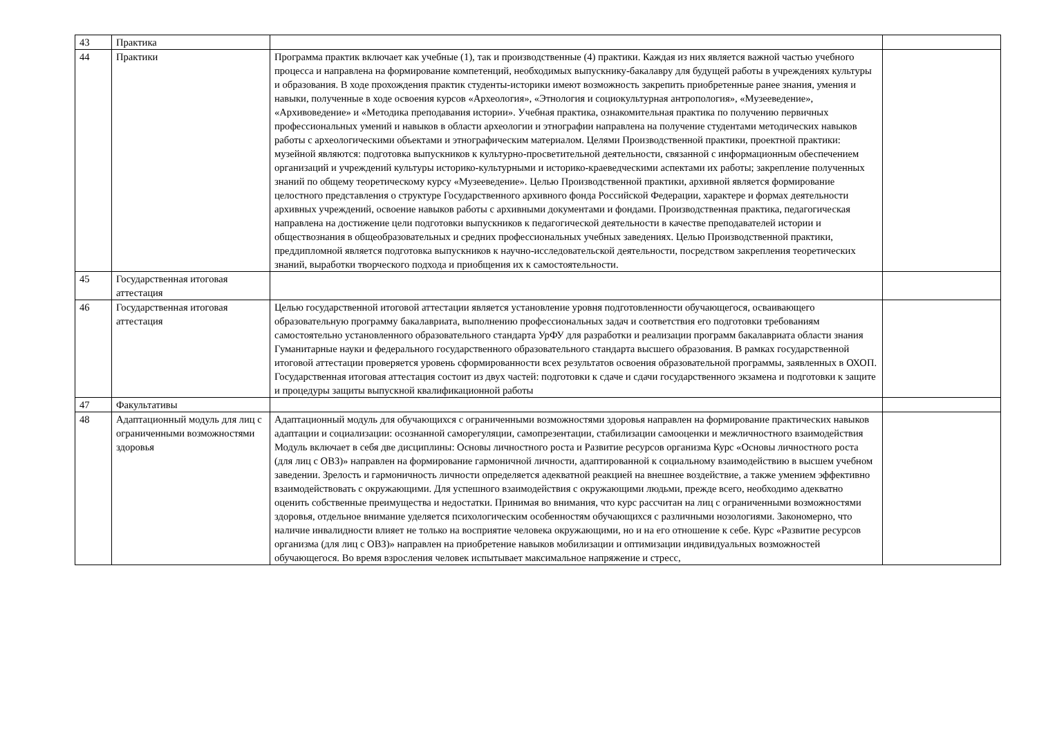| 43 | Практика | | |
| 44 | Практики | Программа практик включает как учебные (1), так и производственные (4) практики. Каждая из них является важной частью учебного процесса и направлена на формирование компетенций, необходимых выпускнику-бакалавру для будущей работы в учреждениях культуры и образования. В ходе прохождения практик студенты-историки имеют возможность закрепить приобретенные ранее знания, умения и навыки, полученные в ходе освоения курсов «Археология», «Этнология и социокультурная антропология», «Музееведение», «Архивоведение» и «Методика преподавания истории». Учебная практика, ознакомительная практика по получению первичных профессиональных умений и навыков в области археологии и этнографии направлена на получение студентами методических навыков работы с археологическими объектами и этнографическим материалом. Целями Производственной практики, проектной практики: музейной являются: подготовка выпускников к культурно-просветительной деятельности, связанной с информационным обеспечением организаций и учреждений культуры историко-культурными и историко-краеведческими аспектами их работы; закрепление полученных знаний по общему теоретическому курсу «Музееведение». Целью Производственной практики, архивной является формирование целостного представления о структуре Государственного архивного фонда Российской Федерации, характере и формах деятельности архивных учреждений, освоение навыков работы с архивными документами и фондами. Производственная практика, педагогическая направлена на достижение цели подготовки выпускников к педагогической деятельности в качестве преподавателей истории и обществознания в общеобразовательных и средних профессиональных учебных заведениях. Целью Производственной практики, преддипломной является подготовка выпускников к научно-исследовательской деятельности, посредством закрепления теоретических знаний, выработки творческого подхода и приобщения их к самостоятельности. | |
| 45 | Государственная итоговая аттестация | | |
| 46 | Государственная итоговая аттестация | Целью государственной итоговой аттестации является установление уровня подготовленности обучающегося, осваивающего образовательную программу бакалавриата, выполнению профессиональных задач и соответствия его подготовки требованиям самостоятельно установленного образовательного стандарта УрФУ для разработки и реализации программ бакалавриата области знания Гуманитарные науки и федерального государственного образовательного стандарта высшего образования. В рамках государственной итоговой аттестации проверяется уровень сформированности всех результатов освоения образовательной программы, заявленных в ОХОП. Государственная итоговая аттестация состоит из двух частей: подготовки к сдаче и сдачи государственного экзамена и подготовки к защите и процедуры защиты выпускной квалификационной работы | |
| 47 | Факультативы | | |
| 48 | Адаптационный модуль для лиц с ограниченными возможностями здоровья | Адаптационный модуль для обучающихся с ограниченными возможностями здоровья направлен на формирование практических навыков адаптации и социализации: осознанной саморегуляции, самопрезентации, стабилизации самооценки и межличностного взаимодействия Модуль включает в себя две дисциплины: Основы личностного роста и Развитие ресурсов организма Курс «Основы личностного роста (для лиц с ОВЗ)» направлен на формирование гармоничной личности, адаптированной к социальному взаимодействию в высшем учебном заведении. Зрелость и гармоничность личности определяется адекватной реакцией на внешнее воздействие, а также умением эффективно взаимодействовать с окружающими. Для успешного взаимодействия с окружающими людьми, прежде всего, необходимо адекватно оценить собственные преимущества и недостатки. Принимая во внимания, что курс рассчитан на лиц с ограниченными возможностями здоровья, отдельное внимание уделяется психологическим особенностям обучающихся с различными нозологиями. Закономерно, что наличие инвалидности влияет не только на восприятие человека окружающими, но и на его отношение к себе. Курс «Развитие ресурсов организма (для лиц с ОВЗ)» направлен на приобретение навыков мобилизации и оптимизации индивидуальных возможностей обучающегося. Во время взросления человек испытывает максимальное напряжение и стресс, | |